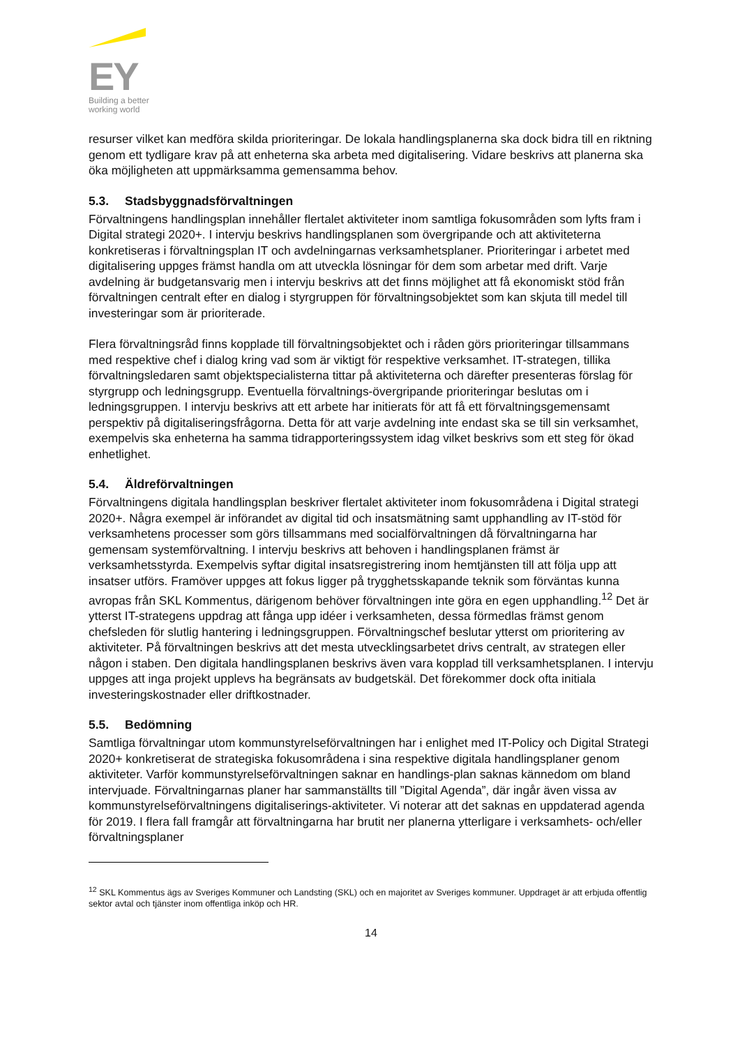EY
Building a better
working world
resurser vilket kan medföra skilda prioriteringar. De lokala handlingsplanerna ska dock bidra till en riktning genom ett tydligare krav på att enheterna ska arbeta med digitalisering. Vidare beskrivs att planerna ska öka möjligheten att uppmärksamma gemensamma behov.
5.3. Stadsbyggnadsförvaltningen
Förvaltningens handlingsplan innehåller flertalet aktiviteter inom samtliga fokusområden som lyfts fram i Digital strategi 2020+. I intervju beskrivs handlingsplanen som övergripande och att aktiviteterna konkretiseras i förvaltningsplan IT och avdelningarnas verksamhetsplaner. Prioriteringar i arbetet med digitalisering uppges främst handla om att utveckla lösningar för dem som arbetar med drift. Varje avdelning är budgetansvarig men i intervju beskrivs att det finns möjlighet att få ekonomiskt stöd från förvaltningen centralt efter en dialog i styrgruppen för förvaltningsobjektet som kan skjuta till medel till investeringar som är prioriterade.
Flera förvaltningsråd finns kopplade till förvaltningsobjektet och i råden görs prioriteringar tillsammans med respektive chef i dialog kring vad som är viktigt för respektive verksamhet. IT-strategen, tillika förvaltningsledaren samt objektspecialisterna tittar på aktiviteterna och därefter presenteras förslag för styrgrupp och ledningsgrupp. Eventuella förvaltnings-övergripande prioriteringar beslutas om i ledningsgruppen. I intervju beskrivs att ett arbete har initierats för att få ett förvaltningsgemensamt perspektiv på digitaliseringsfrågorna. Detta för att varje avdelning inte endast ska se till sin verksamhet, exempelvis ska enheterna ha samma tidrapporteringssystem idag vilket beskrivs som ett steg för ökad enhetlighet.
5.4. Äldreförvaltningen
Förvaltningens digitala handlingsplan beskriver flertalet aktiviteter inom fokusområdena i Digital strategi 2020+. Några exempel är införandet av digital tid och insatsmätning samt upphandling av IT-stöd för verksamhetens processer som görs tillsammans med socialförvaltningen då förvaltningarna har gemensam systemförvaltning. I intervju beskrivs att behoven i handlingsplanen främst är verksamhetsstyrda. Exempelvis syftar digital insatsregistrering inom hemtjänsten till att följa upp att insatser utförs. Framöver uppges att fokus ligger på trygghetsskapande teknik som förväntas kunna avropas från SKL Kommentus, därigenom behöver förvaltningen inte göra en egen upphandling.<sup>12</sup> Det är ytterst IT-strategens uppdrag att fånga upp idéer i verksamheten, dessa förmedlas främst genom chefsleden för slutlig hantering i ledningsgruppen. Förvaltningschef beslutar ytterst om prioritering av aktiviteter. På förvaltningen beskrivs att det mesta utvecklingsarbetet drivs centralt, av strategen eller någon i staben. Den digitala handlingsplanen beskrivs även vara kopplad till verksamhetsplanen. I intervju uppges att inga projekt upplevs ha begränsats av budgetskäl. Det förekommer dock ofta initiala investeringskostnader eller driftkostnader.
5.5. Bedömning
Samtliga förvaltningar utom kommunstyrelseförvaltningen har i enlighet med IT-Policy och Digital Strategi 2020+ konkretiserat de strategiska fokusområdena i sina respektive digitala handlingsplaner genom aktiviteter. Varför kommunstyrelseförvaltningen saknar en handlings-plan saknas kännedom om bland intervjuade. Förvaltningarnas planer har sammanställts till ”Digital Agenda”, där ingår även vissa av kommunstyrelseförvaltningens digitaliserings-aktiviteter. Vi noterar att det saknas en uppdaterad agenda för 2019. I flera fall framgår att förvaltningarna har brutit ner planerna ytterligare i verksamhets- och/eller förvaltningsplaner
<sup>12</sup> SKL Kommentus ägs av Sveriges Kommuner och Landsting (SKL) och en majoritet av Sveriges kommuner. Uppdraget är att erbjuda offentlig sektor avtal och tjänster inom offentliga inköp och HR.
14